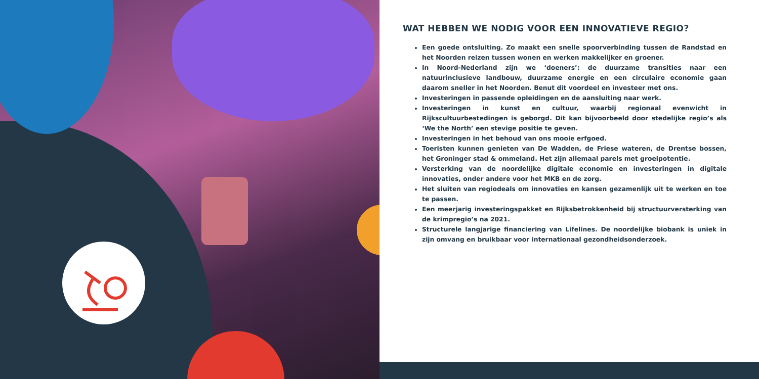WAT HEBBEN WE NODIG VOOR EEN INNOVATIEVE REGIO?
Een goede ontsluiting. Zo maakt een snelle spoorverbinding tussen de Randstad en het Noorden reizen tussen wonen en werken makkelijker en groener.
In Noord-Nederland zijn we ‘doeners’: de duurzame transities naar een natuurinclusieve landbouw, duurzame energie en een circulaire economie gaan daarom sneller in het Noorden. Benut dit voordeel en investeer met ons.
Investeringen in passende opleidingen en de aansluiting naar werk.
Investeringen in kunst en cultuur, waarbij regionaal evenwicht in Rijkscultuurbestedingen is geborgd. Dit kan bijvoorbeeld door stedelijke regio’s als ‘We the North’ een stevige positie te geven.
Investeringen in het behoud van ons mooie erfgoed.
Toeristen kunnen genieten van De Wadden, de Friese wateren, de Drentse bossen, het Groninger stad & ommeland. Het zijn allemaal parels met groeipotentie.
Versterking van de noordelijke digitale economie en investeringen in digitale innovaties, onder andere voor het MKB en de zorg.
Het sluiten van regiodeals om innovaties en kansen gezamenlijk uit te werken en toe te passen.
Een meerjarig investeringspakket en Rijksbetrokkenheid bij structuurversterking van de krimpregio’s na 2021.
Structurele langjarige financiering van Lifelines. De noordelijke biobank is uniek in zijn omvang en bruikbaar voor internationaal gezondheidsonderzoek.